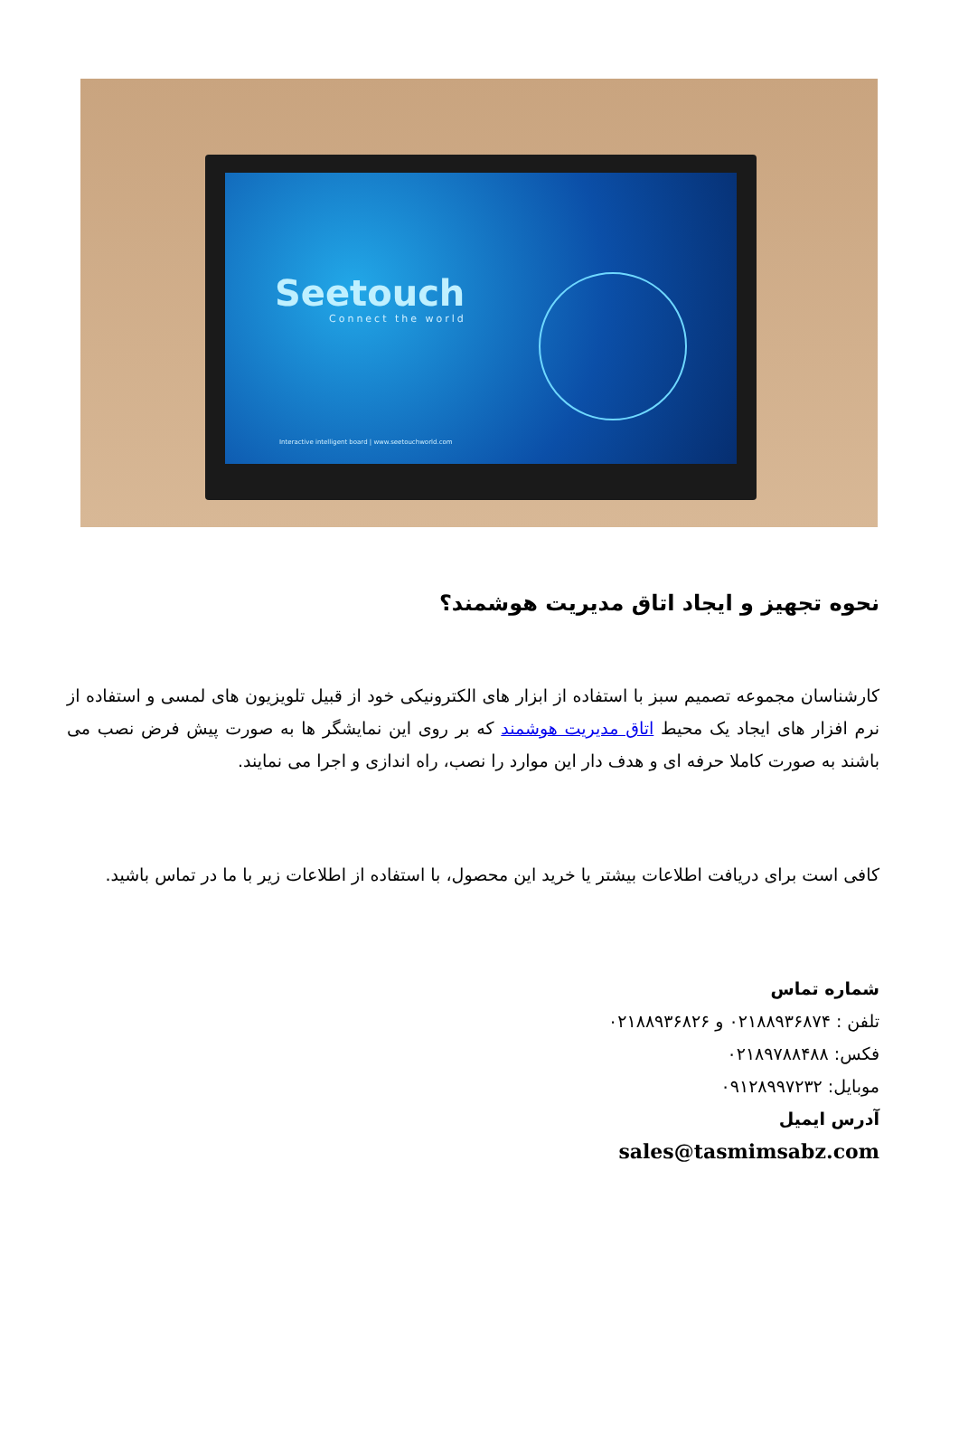Seetouch
Connect the world
Interactive intelligent board | www.seetouchworld.com
نحوه تجهیز و ایجاد اتاق مدیریت هوشمند؟
کارشناسان مجموعه تصمیم سبز با استفاده از ابزار های الکترونیکی خود از قبیل تلویزیون های لمسی و استفاده از نرم افزار های ایجاد یک محیط اتاق مدیریت هوشمند که بر روی این نمایشگر ها به صورت پیش فرض نصب می باشند به صورت کاملا حرفه ای و هدف دار این موارد را نصب، راه اندازی و اجرا می نمایند.
کافی است برای دریافت اطلاعات بیشتر یا خرید این محصول، با استفاده از اطلاعات زیر با ما در تماس باشید.
شماره تماس
تلفن : ۰۲۱۸۸۹۳۶۸۷۴ و ۰۲۱۸۸۹۳۶۸۲۶
فکس: ۰۲۱۸۹۷۸۸۴۸۸
موبایل: ۰۹۱۲۸۹۹۷۲۳۲
آدرس ایمیل
sales@tasmimsabz.com